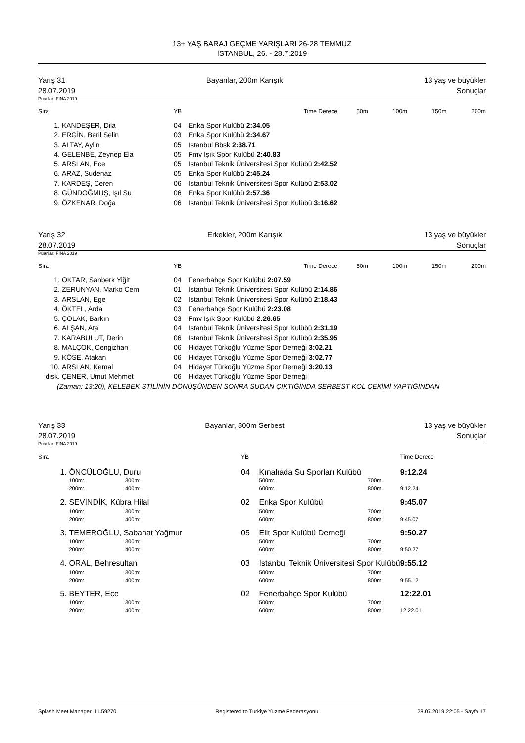13+ YAŞ BARAJ GEÇME YARIŞLARI 26-28 TEMMUZ
İSTANBUL, 26. - 28.7.2019
Yarış 31 Bayanlar, 200m Karışık 13 yaş ve büyükler
28.07.2019 Sonuçlar
Puanlar: FINA 2019
| Sıra | | YB | Time Derece | 50m | 100m | 150m | 200m |
| --- | --- | --- | --- | --- | --- | --- | --- |
| 1. | KANDEŞER, Dila | 04 | Enka Spor Kulübü 2:34.05 | | | | |
| 2. | ERGİN, Beril Selin | 03 | Enka Spor Kulübü 2:34.67 | | | | |
| 3. | ALTAY, Aylin | 05 | Istanbul Bbsk 2:38.71 | | | | |
| 4. | GELENBE, Zeynep Ela | 05 | Fmv Işık Spor Kulübü 2:40.83 | | | | |
| 5. | ARSLAN, Ece | 05 | Istanbul Teknik Üniversitesi Spor Kulübü 2:42.52 | | | | |
| 6. | ARAZ, Sudenaz | 05 | Enka Spor Kulübü 2:45.24 | | | | |
| 7. | KARDEŞ, Ceren | 06 | Istanbul Teknik Üniversitesi Spor Kulübü 2:53.02 | | | | |
| 8. | GÜNDOĞMUŞ, Işıl Su | 06 | Enka Spor Kulübü 2:57.36 | | | | |
| 9. | ÖZKENAR, Doğa | 06 | Istanbul Teknik Üniversitesi Spor Kulübü 3:16.62 | | | | |
Yarış 32 Erkekler, 200m Karışık 13 yaş ve büyükler
28.07.2019 Sonuçlar
Puanlar: FINA 2019
| Sıra | | YB | Time Derece | 50m | 100m | 150m | 200m |
| --- | --- | --- | --- | --- | --- | --- | --- |
| 1. | OKTAR, Sanberk Yiğit | 04 | Fenerbahçe Spor Kulübü 2:07.59 | | | | |
| 2. | ZERUNYAN, Marko Cem | 01 | Istanbul Teknik Üniversitesi Spor Kulübü 2:14.86 | | | | |
| 3. | ARSLAN, Ege | 02 | Istanbul Teknik Üniversitesi Spor Kulübü 2:18.43 | | | | |
| 4. | ÖKTEL, Arda | 03 | Fenerbahçe Spor Kulübü 2:23.08 | | | | |
| 5. | ÇOLAK, Barkın | 03 | Fmv Işık Spor Kulübü 2:26.65 | | | | |
| 6. | ALŞAN, Ata | 04 | Istanbul Teknik Üniversitesi Spor Kulübü 2:31.19 | | | | |
| 7. | KARABULUT, Derin | 06 | Istanbul Teknik Üniversitesi Spor Kulübü 2:35.95 | | | | |
| 8. | MALÇOK, Cengizhan | 06 | Hidayet Türkoğlu Yüzme Spor Derneği 3:02.21 | | | | |
| 9. | KÖSE, Atakan | 06 | Hidayet Türkoğlu Yüzme Spor Derneği 3:02.77 | | | | |
| 10. | ARSLAN, Kemal | 04 | Hidayet Türkoğlu Yüzme Spor Derneği 3:20.13 | | | | |
| disk. | ÇENER, Umut Mehmet | 06 | Hidayet Türkoğlu Yüzme Spor Derneği | | | | |
(Zaman: 13:20), KELEBEK STİLİNİN DÖNÜŞÜNDEN SONRA SUDAN ÇIKTIĞINDA SERBEST KOL ÇEKİMİ YAPTIĞINDAN
Yarış 33 Bayanlar, 800m Serbest 13 yaş ve büyükler
28.07.2019 Sonuçlar
Puanlar: FINA 2019
| Sıra | | | YB | | | Time Derece |
| --- | --- | --- | --- | --- | --- | --- |
| 1. | ÖNCÜLOĞLU, Duru | | 04 | Kınalıada Su Sporları Kulübü | | 9:12.24 |
| | 100m: | 300m: | | 500m: | 700m: | |
| | 200m: | 400m: | | 600m: | 800m: | 9:12.24 |
| 2. | SEVİNDİK, Kübra Hilal | | 02 | Enka Spor Kulübü | | 9:45.07 |
| | 100m: | 300m: | | 500m: | 700m: | |
| | 200m: | 400m: | | 600m: | 800m: | 9:45.07 |
| 3. | TEMEROĞLU, Sabahat Yağmur | | 05 | Elit Spor Kulübü Derneği | | 9:50.27 |
| | 100m: | 300m: | | 500m: | 700m: | |
| | 200m: | 400m: | | 600m: | 800m: | 9:50.27 |
| 4. | ORAL, Behresultan | | 03 | Istanbul Teknik Üniversitesi Spor Kulübü | | 9:55.12 |
| | 100m: | 300m: | | 500m: | 700m: | |
| | 200m: | 400m: | | 600m: | 800m: | 9:55.12 |
| 5. | BEYTER, Ece | | 02 | Fenerbahçe Spor Kulübü | | 12:22.01 |
| | 100m: | 300m: | | 500m: | 700m: | |
| | 200m: | 400m: | | 600m: | 800m: | 12:22.01 |
Splash Meet Manager, 11.59270 Registered to Turkiye Yuzme Federasyonu 28.07.2019 22:05 - Sayfa 17